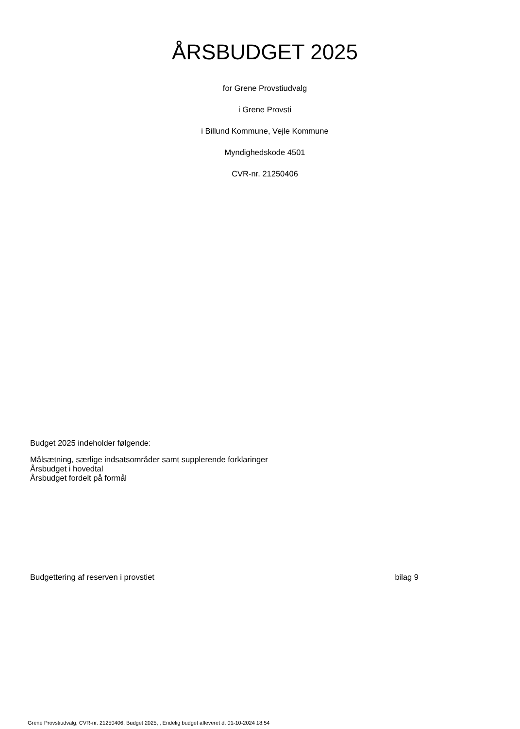ÅRSBUDGET 2025
for Grene Provstiudvalg
i Grene Provsti
i Billund Kommune, Vejle Kommune
Myndighedskode 4501
CVR-nr. 21250406
Budget 2025 indeholder følgende:
Målsætning, særlige indsatsområder samt supplerende forklaringer
Årsbudget i hovedtal
Årsbudget fordelt på formål
Budgettering af reserven i provstiet bilag 9
Grene Provstiudvalg, CVR-nr. 21250406, Budget 2025, , Endelig budget afleveret d. 01-10-2024 18:54